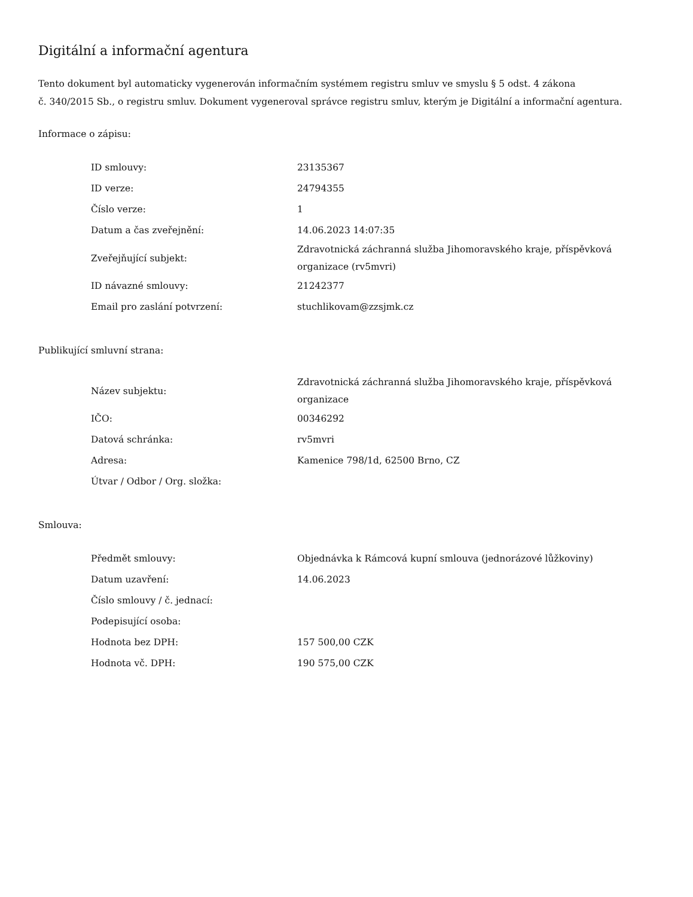Digitální a informační agentura
Tento dokument byl automaticky vygenerován informačním systémem registru smluv ve smyslu § 5 odst. 4 zákona
č. 340/2015 Sb., o registru smluv. Dokument vygeneroval správce registru smluv, kterým je Digitální a informační agentura.
Informace o zápisu:
| ID smlouvy: | 23135367 |
| ID verze: | 24794355 |
| Číslo verze: | 1 |
| Datum a čas zveřejnění: | 14.06.2023 14:07:35 |
| Zveřejňující subjekt: | Zdravotnická záchranná služba Jihomoravského kraje, příspěvková organizace (rv5mvri) |
| ID návazné smlouvy: | 21242377 |
| Email pro zaslání potvrzení: | stuchlikovam@zzsjmk.cz |
Publikující smluvní strana:
| Název subjektu: | Zdravotnická záchranná služba Jihomoravského kraje, příspěvková organizace |
| IČO: | 00346292 |
| Datová schránka: | rv5mvri |
| Adresa: | Kamenice 798/1d, 62500 Brno, CZ |
| Útvar / Odbor / Org. složka: | |
Smlouva:
| Předmět smlouvy: | Objednávka k Rámcová kupní smlouva (jednorázové lůžkoviny) |
| Datum uzavření: | 14.06.2023 |
| Číslo smlouvy / č. jednací: | |
| Podepisující osoba: | |
| Hodnota bez DPH: | 157 500,00 CZK |
| Hodnota vč. DPH: | 190 575,00 CZK |